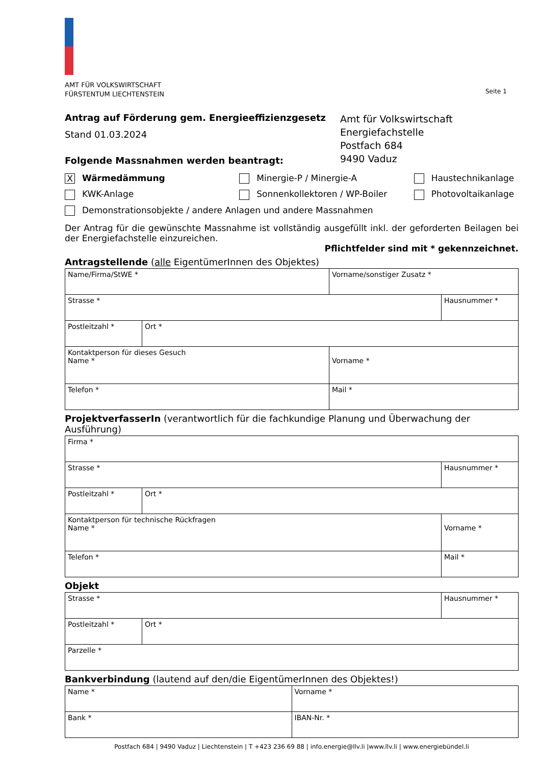AMT FÜR VOLKSWIRTSCHAFT
FÜRSTENTUM LIECHTENSTEIN
Seite 1
Antrag auf Förderung gem. Energieeffizienzgesetz
Stand 01.03.2024
Folgende Massnahmen werden beantragt:
Amt für Volkswirtschaft
Energiefachstelle
Postfach 684
9490 Vaduz
X Wärmedämmung Minergie-P / Minergie-A Haustechnikanlage
KWK-Anlage Sonnenkollektoren / WP-Boiler Photovoltaikanlage
Demonstrationsobjekte / andere Anlagen und andere Massnahmen
Der Antrag für die gewünschte Massnahme ist vollständig ausgefüllt inkl. der geforderten Beilagen bei der Energiefachstelle einzureichen.
Pflichtfelder sind mit * gekennzeichnet.
Antragstellende (alle EigentümerInnen des Objektes)
| Name/Firma/StWE * | | Vorname/sonstiger Zusatz * | |
| Strasse * | | | Hausnummer * |
| Postleitzahl * | Ort * | | |
| Kontaktperson für dieses Gesuch Name * | | Vorname * | |
| Telefon * | | Mail * | |
ProjektverfasserIn (verantwortlich für die fachkundige Planung und Überwachung der Ausführung)
| Firma * | | | |
| Strasse * | | | Hausnummer * |
| Postleitzahl * | Ort * | | |
| Kontaktperson für technische Rückfragen Name * | | Vorname * | |
| Telefon * | | Mail * | |
Objekt
| Strasse * | | Hausnummer * |
| Postleitzahl * | Ort * | |
| Parzelle * | | |
Bankverbindung (lautend auf den/die EigentümerInnen des Objektes!)
| Name * | Vorname * |
| Bank * | IBAN-Nr. * |
Postfach 684 | 9490 Vaduz | Liechtenstein | T +423 236 69 88 | info.energie@llv.li |www.llv.li | www.energiebündel.li